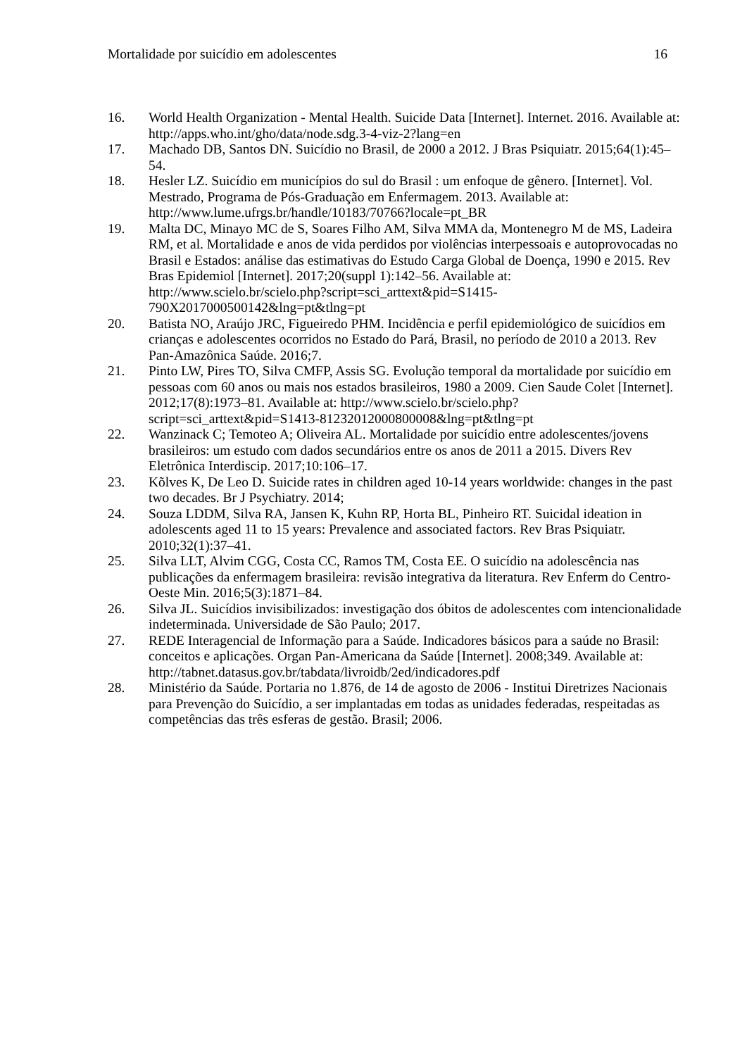Mortalidade por suicídio em adolescentes 16
16. World Health Organization - Mental Health. Suicide Data [Internet]. Internet. 2016. Available at: http://apps.who.int/gho/data/node.sdg.3-4-viz-2?lang=en
17. Machado DB, Santos DN. Suicídio no Brasil, de 2000 a 2012. J Bras Psiquiatr. 2015;64(1):45–54.
18. Hesler LZ. Suicídio em municípios do sul do Brasil : um enfoque de gênero. [Internet]. Vol. Mestrado, Programa de Pós-Graduação em Enfermagem. 2013. Available at: http://www.lume.ufrgs.br/handle/10183/70766?locale=pt_BR
19. Malta DC, Minayo MC de S, Soares Filho AM, Silva MMA da, Montenegro M de MS, Ladeira RM, et al. Mortalidade e anos de vida perdidos por violências interpessoais e autoprovocadas no Brasil e Estados: análise das estimativas do Estudo Carga Global de Doença, 1990 e 2015. Rev Bras Epidemiol [Internet]. 2017;20(suppl 1):142–56. Available at: http://www.scielo.br/scielo.php?script=sci_arttext&pid=S1415-790X2017000500142&lng=pt&tlng=pt
20. Batista NO, Araújo JRC, Figueiredo PHM. Incidência e perfil epidemiológico de suicídios em crianças e adolescentes ocorridos no Estado do Pará, Brasil, no período de 2010 a 2013. Rev Pan-Amazônica Saúde. 2016;7.
21. Pinto LW, Pires TO, Silva CMFP, Assis SG. Evolução temporal da mortalidade por suicídio em pessoas com 60 anos ou mais nos estados brasileiros, 1980 a 2009. Cien Saude Colet [Internet]. 2012;17(8):1973–81. Available at: http://www.scielo.br/scielo.php?script=sci_arttext&pid=S1413-81232012000800008&lng=pt&tlng=pt
22. Wanzinack C; Temoteo A; Oliveira AL. Mortalidade por suicídio entre adolescentes/jovens brasileiros: um estudo com dados secundários entre os anos de 2011 a 2015. Divers Rev Eletrônica Interdiscip. 2017;10:106–17.
23. Kõlves K, De Leo D. Suicide rates in children aged 10-14 years worldwide: changes in the past two decades. Br J Psychiatry. 2014;
24. Souza LDDM, Silva RA, Jansen K, Kuhn RP, Horta BL, Pinheiro RT. Suicidal ideation in adolescents aged 11 to 15 years: Prevalence and associated factors. Rev Bras Psiquiatr. 2010;32(1):37–41.
25. Silva LLT, Alvim CGG, Costa CC, Ramos TM, Costa EE. O suicídio na adolescência nas publicações da enfermagem brasileira: revisão integrativa da literatura. Rev Enferm do Centro-Oeste Min. 2016;5(3):1871–84.
26. Silva JL. Suicídios invisibilizados: investigação dos óbitos de adolescentes com intencionalidade indeterminada. Universidade de São Paulo; 2017.
27. REDE Interagencial de Informação para a Saúde. Indicadores básicos para a saúde no Brasil: conceitos e aplicações. Organ Pan-Americana da Saúde [Internet]. 2008;349. Available at: http://tabnet.datasus.gov.br/tabdata/livroidb/2ed/indicadores.pdf
28. Ministério da Saúde. Portaria no 1.876, de 14 de agosto de 2006 - Institui Diretrizes Nacionais para Prevenção do Suicídio, a ser implantadas em todas as unidades federadas, respeitadas as competências das três esferas de gestão. Brasil; 2006.